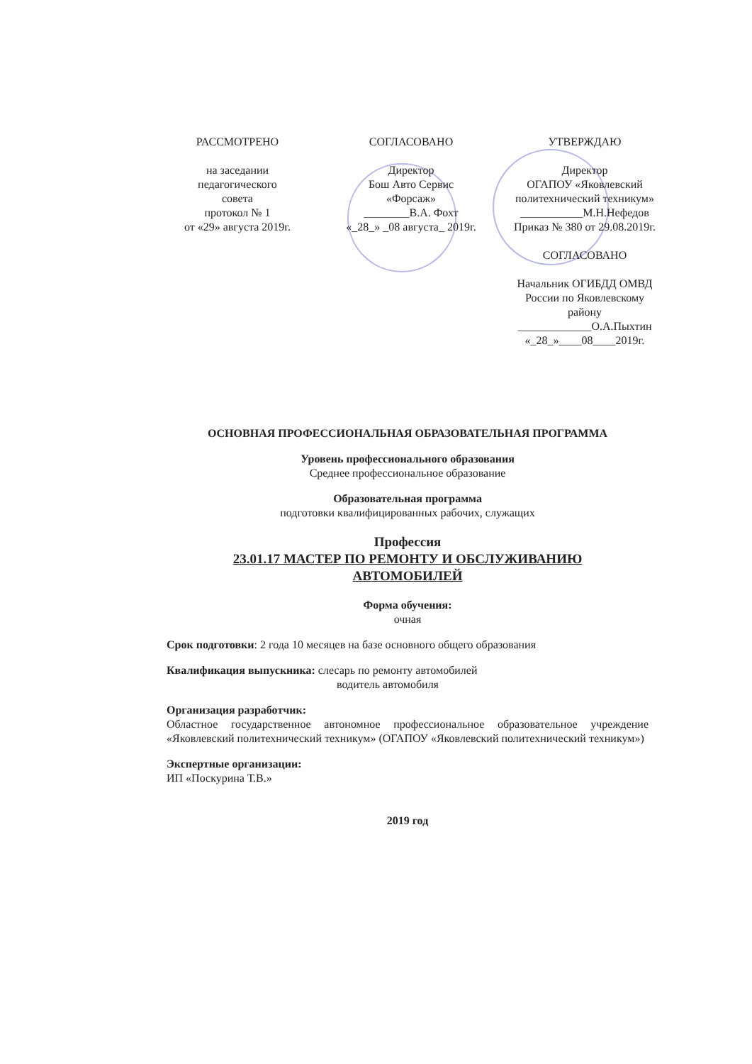РАССМОТРЕНО
на заседании
педагогического
совета
протокол № 1
от «29» августа 2019г.
СОГЛАСОВАНО
Директор
Бош Авто Сервис
«Форсаж»
________В.А. Фохт
«_28_» _08 августа_ 2019г.
УТВЕРЖДАЮ
Директор
ОГАПОУ «Яковлевский
политехнический техникум»
___________М.Н.Нефедов
Приказ № 380 от 29.08.2019г.
СОГЛАСОВАНО
Начальник ОГИБДД ОМВД
России по Яковлевскому
району
_____________О.А.Пыхтин
«_28_»____08____2019г.
ОСНОВНАЯ ПРОФЕССИОНАЛЬНАЯ ОБРАЗОВАТЕЛЬНАЯ ПРОГРАММА
Уровень профессионального образования
Среднее профессиональное образование
Образовательная программа
подготовки квалифицированных рабочих, служащих
Профессия
23.01.17 МАСТЕР ПО РЕМОНТУ И ОБСЛУЖИВАНИЮ
АВТОМОБИЛЕЙ
Форма обучения:
очная
Срок подготовки: 2 года 10 месяцев на базе основного общего образования
Квалификация выпускника: слесарь по ремонту автомобилей
водитель автомобиля
Организация разработчик:
Областное государственное автономное профессиональное образовательное учреждение «Яковлевский политехнический техникум» (ОГАПОУ «Яковлевский политехнический техникум»)
Экспертные организации:
ИП «Поскурина Т.В.»
2019 год